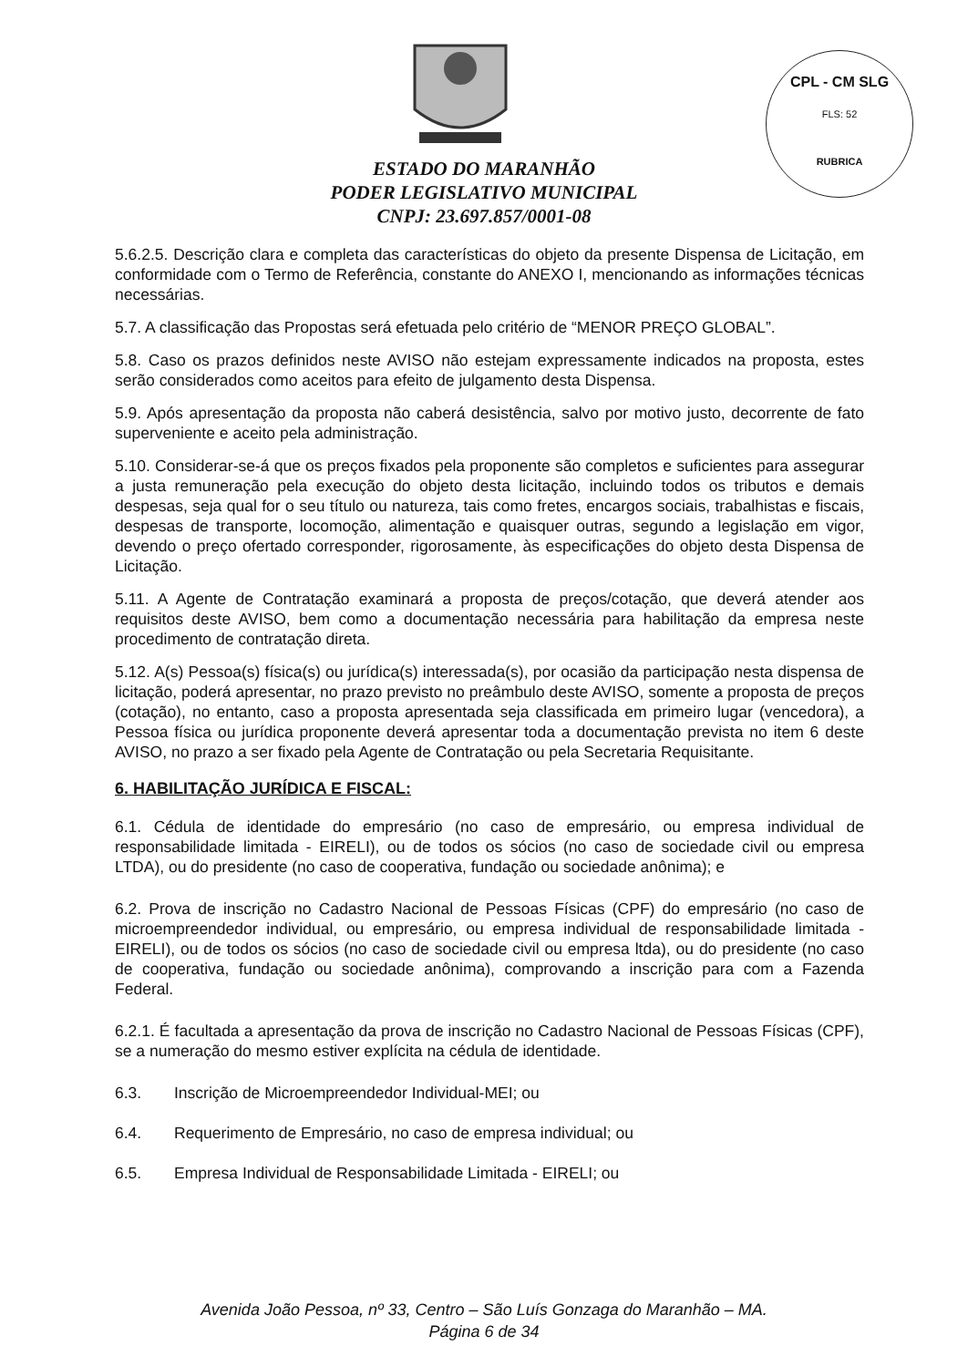CPL - CM SLG
FLS: 52
RUBRICA
ESTADO DO MARANHÃO
PODER LEGISLATIVO MUNICIPAL
CNPJ: 23.697.857/0001-08
5.6.2.5. Descrição clara e completa das características do objeto da presente Dispensa de Licitação, em conformidade com o Termo de Referência, constante do ANEXO I, mencionando as informações técnicas necessárias.
5.7. A classificação das Propostas será efetuada pelo critério de “MENOR PREÇO GLOBAL”.
5.8. Caso os prazos definidos neste AVISO não estejam expressamente indicados na proposta, estes serão considerados como aceitos para efeito de julgamento desta Dispensa.
5.9. Após apresentação da proposta não caberá desistência, salvo por motivo justo, decorrente de fato superveniente e aceito pela administração.
5.10. Considerar-se-á que os preços fixados pela proponente são completos e suficientes para assegurar a justa remuneração pela execução do objeto desta licitação, incluindo todos os tributos e demais despesas, seja qual for o seu título ou natureza, tais como fretes, encargos sociais, trabalhistas e fiscais, despesas de transporte, locomoção, alimentação e quaisquer outras, segundo a legislação em vigor, devendo o preço ofertado corresponder, rigorosamente, às especificações do objeto desta Dispensa de Licitação.
5.11. A Agente de Contratação examinará a proposta de preços/cotação, que deverá atender aos requisitos deste AVISO, bem como a documentação necessária para habilitação da empresa neste procedimento de contratação direta.
5.12. A(s) Pessoa(s) física(s) ou jurídica(s) interessada(s), por ocasião da participação nesta dispensa de licitação, poderá apresentar, no prazo previsto no preâmbulo deste AVISO, somente a proposta de preços (cotação), no entanto, caso a proposta apresentada seja classificada em primeiro lugar (vencedora), a Pessoa física ou jurídica proponente deverá apresentar toda a documentação prevista no item 6 deste AVISO, no prazo a ser fixado pela Agente de Contratação ou pela Secretaria Requisitante.
6. HABILITAÇÃO JURÍDICA E FISCAL:
6.1. Cédula de identidade do empresário (no caso de empresário, ou empresa individual de responsabilidade limitada - EIRELI), ou de todos os sócios (no caso de sociedade civil ou empresa LTDA), ou do presidente (no caso de cooperativa, fundação ou sociedade anônima); e
6.2. Prova de inscrição no Cadastro Nacional de Pessoas Físicas (CPF) do empresário (no caso de microempreendedor individual, ou empresário, ou empresa individual de responsabilidade limitada - EIRELI), ou de todos os sócios (no caso de sociedade civil ou empresa ltda), ou do presidente (no caso de cooperativa, fundação ou sociedade anônima), comprovando a inscrição para com a Fazenda Federal.
6.2.1. É facultada a apresentação da prova de inscrição no Cadastro Nacional de Pessoas Físicas (CPF), se a numeração do mesmo estiver explícita na cédula de identidade.
6.3. Inscrição de Microempreendedor Individual-MEI; ou
6.4. Requerimento de Empresário, no caso de empresa individual; ou
6.5. Empresa Individual de Responsabilidade Limitada - EIRELI; ou
Avenida João Pessoa, nº 33, Centro – São Luís Gonzaga do Maranhão – MA.
Página 6 de 34